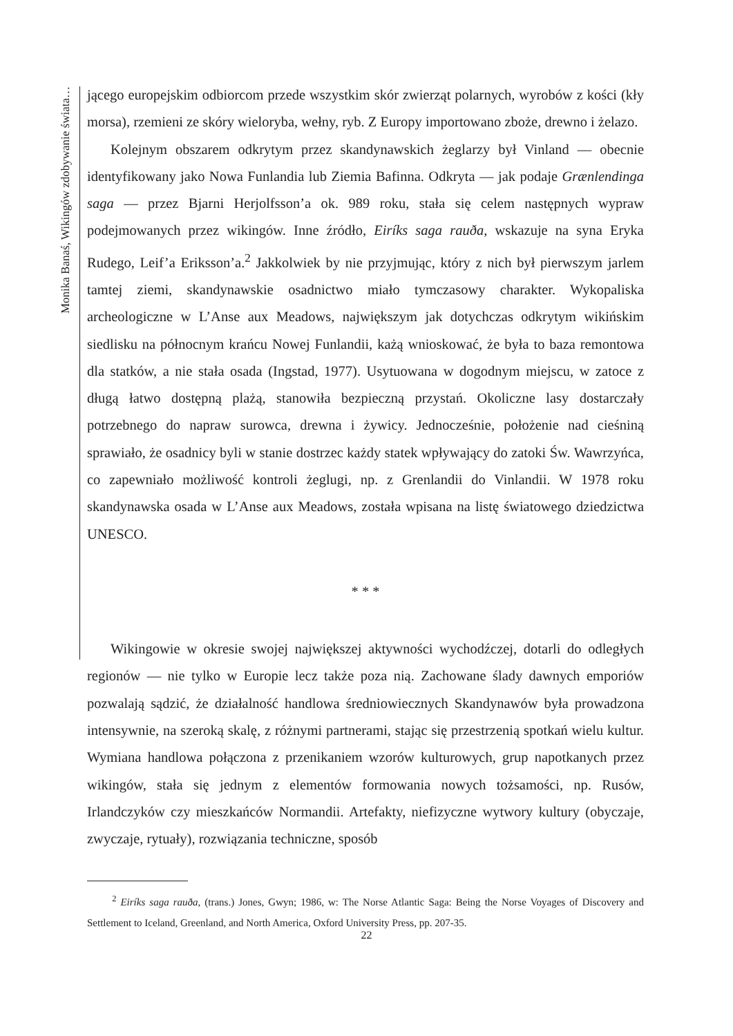Monika Banaś, Wikingów zdobywanie świata…
jącego europejskim odbiorcom przede wszystkim skór zwierząt polarnych, wyrobów z kości (kły morsa), rzemieni ze skóry wieloryba, wełny, ryb. Z Europy importowano zboże, drewno i żelazo.
Kolejnym obszarem odkrytym przez skandynawskich żeglarzy był Vinland — obecnie identyfikowany jako Nowa Funlandia lub Ziemia Bafinna. Odkryta — jak podaje Grænlendinga saga — przez Bjarni Herjolfsson’a ok. 989 roku, stała się celem następnych wypraw podejmowanych przez wikingów. Inne źródło, Eiríks saga rauða, wskazuje na syna Eryka Rudego, Leif’a Eriksson’a.<sup>2</sup> Jakkolwiek by nie przyjmując, który z nich był pierwszym jarlem tamtej ziemi, skandynawskie osadnictwo miało tymczasowy charakter. Wykopaliska archeologiczne w L’Anse aux Meadows, największym jak dotychczas odkrytym wikińskim siedlisku na północnym krańcu Nowej Funlandii, każą wnioskować, że była to baza remontowa dla statków, a nie stała osada (Ingstad, 1977). Usytuowana w dogodnym miejscu, w zatoce z długą łatwo dostępną plażą, stanowiła bezpieczną przystań. Okoliczne lasy dostarczały potrzebnego do napraw surowca, drewna i żywicy. Jednocześnie, położenie nad cieśniną sprawiało, że osadnicy byli w stanie dostrzec każdy statek wpływający do zatoki Św. Wawrzyńca, co zapewniało możliwość kontroli żeglugi, np. z Grenlandii do Vinlandii. W 1978 roku skandynawska osada w L’Anse aux Meadows, została wpisana na listę światowego dziedzictwa UNESCO.
* * *
Wikingowie w okresie swojej największej aktywności wychodźczej, dotarli do odległych regionów — nie tylko w Europie lecz także poza nią. Zachowane ślady dawnych emporiów pozwalają sądzić, że działalność handlowa średniowiecznych Skandynawów była prowadzona intensywnie, na szeroką skalę, z różnymi partnerami, stając się przestrzenią spotkań wielu kultur. Wymiana handlowa połączona z przenikaniem wzorów kulturowych, grup napotkanych przez wikingów, stała się jednym z elementów formowania nowych tożsamości, np. Rusów, Irlandczyków czy mieszkańców Normandii. Artefakty, niefizyczne wytwory kultury (obyczaje, zwyczaje, rytuały), rozwiązania techniczne, sposób
<sup>2</sup> Eiríks saga rauða, (trans.) Jones, Gwyn; 1986, w: The Norse Atlantic Saga: Being the Norse Voyages of Discovery and Settlement to Iceland, Greenland, and North America, Oxford University Press, pp. 207-35.
22